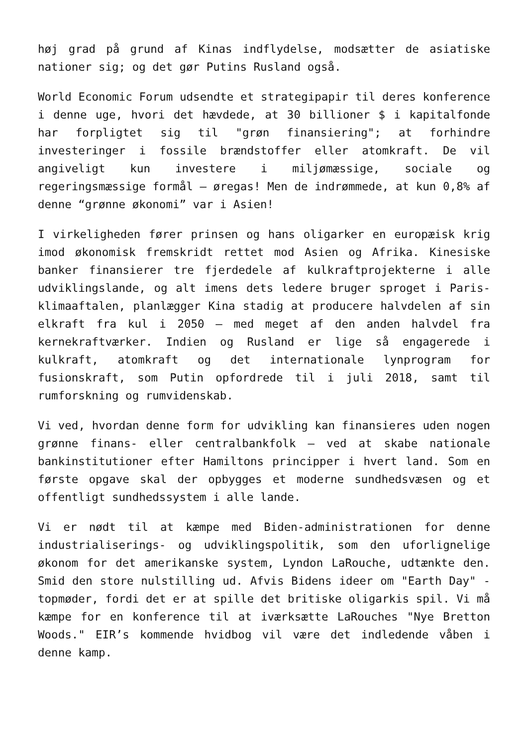høj grad på grund af Kinas indflydelse, modsætter de asiatiske nationer sig; og det gør Putins Rusland også.
World Economic Forum udsendte et strategipapir til deres konference i denne uge, hvori det hævdede, at 30 billioner $ i kapitalfonde har forpligtet sig til "grøn finansiering"; at forhindre investeringer i fossile brændstoffer eller atomkraft. De vil angiveligt kun investere i miljømæssige, sociale og regeringsmæssige formål – øregas! Men de indrømmede, at kun 0,8% af denne “grønne økonomi” var i Asien!
I virkeligheden fører prinsen og hans oligarker en europæisk krig imod økonomisk fremskridt rettet mod Asien og Afrika. Kinesiske banker finansierer tre fjerdedele af kulkraftprojekterne i alle udviklingslande, og alt imens dets ledere bruger sproget i Paris-klimaaftalen, planlægger Kina stadig at producere halvdelen af sin elkraft fra kul i 2050 – med meget af den anden halvdel fra kernekraftværker. Indien og Rusland er lige så engagerede i kulkraft, atomkraft og det internationale lynprogram for fusionskraft, som Putin opfordrede til i juli 2018, samt til rumforskning og rumvidenskab.
Vi ved, hvordan denne form for udvikling kan finansieres uden nogen grønne finans- eller centralbankfolk – ved at skabe nationale bankinstitutioner efter Hamiltons principper i hvert land. Som en første opgave skal der opbygges et moderne sundhedsvæsen og et offentligt sundhedssystem i alle lande.
Vi er nødt til at kæmpe med Biden-administrationen for denne industrialiserings- og udviklingspolitik, som den uforlignelige økonom for det amerikanske system, Lyndon LaRouche, udtænkte den. Smid den store nulstilling ud. Afvis Bidens ideer om "Earth Day" -topmøder, fordi det er at spille det britiske oligarkis spil. Vi må kæmpe for en konference til at iværksætte LaRouches "Nye Bretton Woods." EIR’s kommende hvidbog vil være det indledende våben i denne kamp.